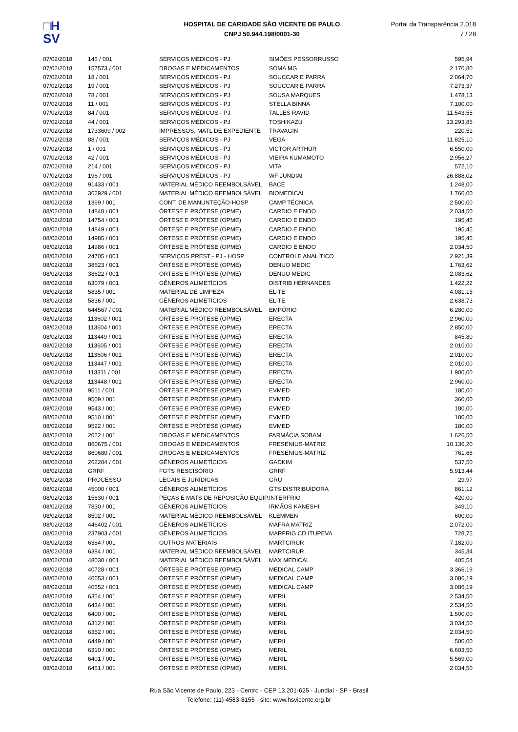□H
SV
HOSPITAL DE CARIDADE SÃO VICENTE DE PAULO
CNPJ 50.944.198/0001-30
Portal da Transparência 2.018
7 / 28
| 07/02/2018 | 145 / 001 | SERVIÇOS MÉDICOS - PJ | SIMÕES PESSORRUSSO | 595,94 |
| 07/02/2018 | 157573 / 001 | DROGAS E MEDICAMENTOS | SOMA MG | 2.170,80 |
| 07/02/2018 | 18 / 001 | SERVIÇOS MÉDICOS - PJ | SOUCCAR E PARRA | 2.064,70 |
| 07/02/2018 | 19 / 001 | SERVIÇOS MÉDICOS - PJ | SOUCCAR E PARRA | 7.273,37 |
| 07/02/2018 | 78 / 001 | SERVIÇOS MÉDICOS - PJ | SOUSA MARQUES | 1.478,13 |
| 07/02/2018 | 11 / 001 | SERVIÇOS MÉDICOS - PJ | STELLA BINNA | 7.100,00 |
| 07/02/2018 | 84 / 001 | SERVIÇOS MÉDICOS - PJ | TALLES RAVID | 11.543,55 |
| 07/02/2018 | 44 / 001 | SERVIÇOS MÉDICOS - PJ | TOSHIKAZU | 13.293,85 |
| 07/02/2018 | 1733609 / 002 | IMPRESSOS, MATL DE EXPEDIENTE | TRAVAGIN | 220,51 |
| 07/02/2018 | 88 / 001 | SERVIÇOS MÉDICOS - PJ | VEGA | 11.825,10 |
| 07/02/2018 | 1 / 001 | SERVIÇOS MÉDICOS - PJ | VICTOR ARTHUR | 6.550,00 |
| 07/02/2018 | 42 / 001 | SERVIÇOS MÉDICOS - PJ | VIEIRA KUMAMOTO | 2.956,27 |
| 07/02/2018 | 214 / 001 | SERVIÇOS MÉDICOS - PJ | VITA | 572,10 |
| 07/02/2018 | 196 / 001 | SERVIÇOS MÉDICOS - PJ | WF JUNDIAI | 26.888,02 |
| 08/02/2018 | 91433 / 001 | MATERIAL MÉDICO REEMBOLSÁVEL | BACE | 1.248,00 |
| 08/02/2018 | 362929 / 001 | MATERIAL MÉDICO REEMBOLSÁVEL | BIOMEDICAL | 1.760,00 |
| 08/02/2018 | 1369 / 001 | CONT. DE MANUNTEÇÃO-HOSP | CAMP TÉCNICA | 2.500,00 |
| 08/02/2018 | 14848 / 001 | ÓRTESE E PRÓTESE (OPME) | CARDIO E ENDO | 2.034,50 |
| 08/02/2018 | 14754 / 001 | ÓRTESE E PRÓTESE (OPME) | CARDIO E ENDO | 195,45 |
| 08/02/2018 | 14849 / 001 | ÓRTESE E PRÓTESE (OPME) | CARDIO E ENDO | 195,45 |
| 08/02/2018 | 14985 / 001 | ÓRTESE E PRÓTESE (OPME) | CARDIO E ENDO | 195,45 |
| 08/02/2018 | 14986 / 001 | ÓRTESE E PRÓTESE (OPME) | CARDIO E ENDO | 2.034,50 |
| 08/02/2018 | 24705 / 001 | SERVIÇOS PREST - PJ - HOSP | CONTROLE ANALÍTICO | 2.921,39 |
| 08/02/2018 | 38623 / 001 | ÓRTESE E PRÓTESE (OPME) | DENUO MEDIC | 1.763,62 |
| 08/02/2018 | 38622 / 001 | ÓRTESE E PRÓTESE (OPME) | DENUO MEDIC | 2.083,62 |
| 08/02/2018 | 63079 / 001 | GÊNEROS ALIMETÍCIOS | DISTRIB HERNANDES | 1.422,22 |
| 08/02/2018 | 5835 / 001 | MATERIAL DE LIMPEZA | ELITE | 4.081,15 |
| 08/02/2018 | 5836 / 001 | GÊNEROS ALIMETÍCIOS | ELITE | 2.638,73 |
| 08/02/2018 | 644567 / 001 | MATERIAL MÉDICO REEMBOLSÁVEL | EMPÓRIO | 6.280,00 |
| 08/02/2018 | 113602 / 001 | ÓRTESE E PRÓTESE (OPME) | ERECTA | 2.960,00 |
| 08/02/2018 | 113604 / 001 | ÓRTESE E PRÓTESE (OPME) | ERECTA | 2.850,00 |
| 08/02/2018 | 113449 / 001 | ÓRTESE E PRÓTESE (OPME) | ERECTA | 845,80 |
| 08/02/2018 | 113605 / 001 | ÓRTESE E PRÓTESE (OPME) | ERECTA | 2.010,00 |
| 08/02/2018 | 113606 / 001 | ÓRTESE E PRÓTESE (OPME) | ERECTA | 2.010,00 |
| 08/02/2018 | 113447 / 001 | ÓRTESE E PRÓTESE (OPME) | ERECTA | 2.010,00 |
| 08/02/2018 | 113311 / 001 | ÓRTESE E PRÓTESE (OPME) | ERECTA | 1.900,00 |
| 08/02/2018 | 113448 / 001 | ÓRTESE E PRÓTESE (OPME) | ERECTA | 2.960,00 |
| 08/02/2018 | 9511 / 001 | ÓRTESE E PRÓTESE (OPME) | EVMED | 180,00 |
| 08/02/2018 | 9509 / 001 | ÓRTESE E PRÓTESE (OPME) | EVMED | 360,00 |
| 08/02/2018 | 9543 / 001 | ÓRTESE E PRÓTESE (OPME) | EVMED | 180,00 |
| 08/02/2018 | 9510 / 001 | ÓRTESE E PRÓTESE (OPME) | EVMED | 180,00 |
| 08/02/2018 | 9522 / 001 | ÓRTESE E PRÓTESE (OPME) | EVMED | 180,00 |
| 08/02/2018 | 2022 / 001 | DROGAS E MEDICAMENTOS | FARMÁCIA SOBAM | 1.626,50 |
| 08/02/2018 | 860675 / 001 | DROGAS E MEDICAMENTOS | FRESENIUS-MATRIZ | 10.136,20 |
| 08/02/2018 | 860680 / 001 | DROGAS E MEDICAMENTOS | FRESENIUS-MATRIZ | 761,68 |
| 08/02/2018 | 262284 / 001 | GÊNEROS ALIMETÍCIOS | GADKIM | 537,50 |
| 08/02/2018 | GRRF | FGTS RESCISÓRIO | GRRF | 5.913,44 |
| 08/02/2018 | PROCESSO | LEGAIS E JURÍDICAS | GRU | 29,97 |
| 08/02/2018 | 45000 / 001 | GÊNEROS ALIMETÍCIOS | GTS DISTRIBUIDORA | 861,12 |
| 08/02/2018 | 15630 / 001 | PEÇAS E MATS DE REPOSIÇÃO EQUIP. | INTERFRIO | 420,00 |
| 08/02/2018 | 7830 / 001 | GÊNEROS ALIMETÍCIOS | IRMÃOS KANESHI | 349,10 |
| 08/02/2018 | 8502 / 001 | MATERIAL MÉDICO REEMBOLSÁVEL | KLEMMEN | 600,00 |
| 08/02/2018 | 446402 / 001 | GÊNEROS ALIMETÍCIOS | MAFRA MATRIZ | 2.072,00 |
| 08/02/2018 | 237903 / 001 | GÊNEROS ALIMETÍCIOS | MARFRIG CD ITUPEVA | 728,75 |
| 08/02/2018 | 6384 / 001 | OUTROS MATERIAIS | MARTCIRUR | 7.182,00 |
| 08/02/2018 | 6384 / 001 | MATERIAL MÉDICO REEMBOLSÁVEL | MARTCIRUR | 345,34 |
| 08/02/2018 | 48030 / 001 | MATERIAL MÉDICO REEMBOLSÁVEL | MAX MEDICAL | 405,54 |
| 08/02/2018 | 40728 / 001 | ÓRTESE E PRÓTESE (OPME) | MEDICAL CAMP | 3.366,19 |
| 08/02/2018 | 40653 / 001 | ÓRTESE E PRÓTESE (OPME) | MEDICAL CAMP | 3.086,19 |
| 08/02/2018 | 40652 / 001 | ÓRTESE E PRÓTESE (OPME) | MEDICAL CAMP | 3.086,19 |
| 08/02/2018 | 6354 / 001 | ÓRTESE E PRÓTESE (OPME) | MERIL | 2.534,50 |
| 08/02/2018 | 6434 / 001 | ÓRTESE E PRÓTESE (OPME) | MERIL | 2.534,50 |
| 08/02/2018 | 6400 / 001 | ÓRTESE E PRÓTESE (OPME) | MERIL | 1.500,00 |
| 08/02/2018 | 6312 / 001 | ÓRTESE E PRÓTESE (OPME) | MERIL | 3.034,50 |
| 08/02/2018 | 6352 / 001 | ÓRTESE E PRÓTESE (OPME) | MERIL | 2.034,50 |
| 08/02/2018 | 6449 / 001 | ÓRTESE E PRÓTESE (OPME) | MERIL | 500,00 |
| 08/02/2018 | 6310 / 001 | ÓRTESE E PRÓTESE (OPME) | MERIL | 6.603,50 |
| 08/02/2018 | 6401 / 001 | ÓRTESE E PRÓTESE (OPME) | MERIL | 5.569,00 |
| 08/02/2018 | 6451 / 001 | ÓRTESE E PRÓTESE (OPME) | MERIL | 2.034,50 |
Rua São Vicente de Paulo, 223 - Centro - CEP 13.201-625 - Jundiaí - SP - Brasil
Telefone: (11) 4583-8155 - site: www.hsvicente.org.br